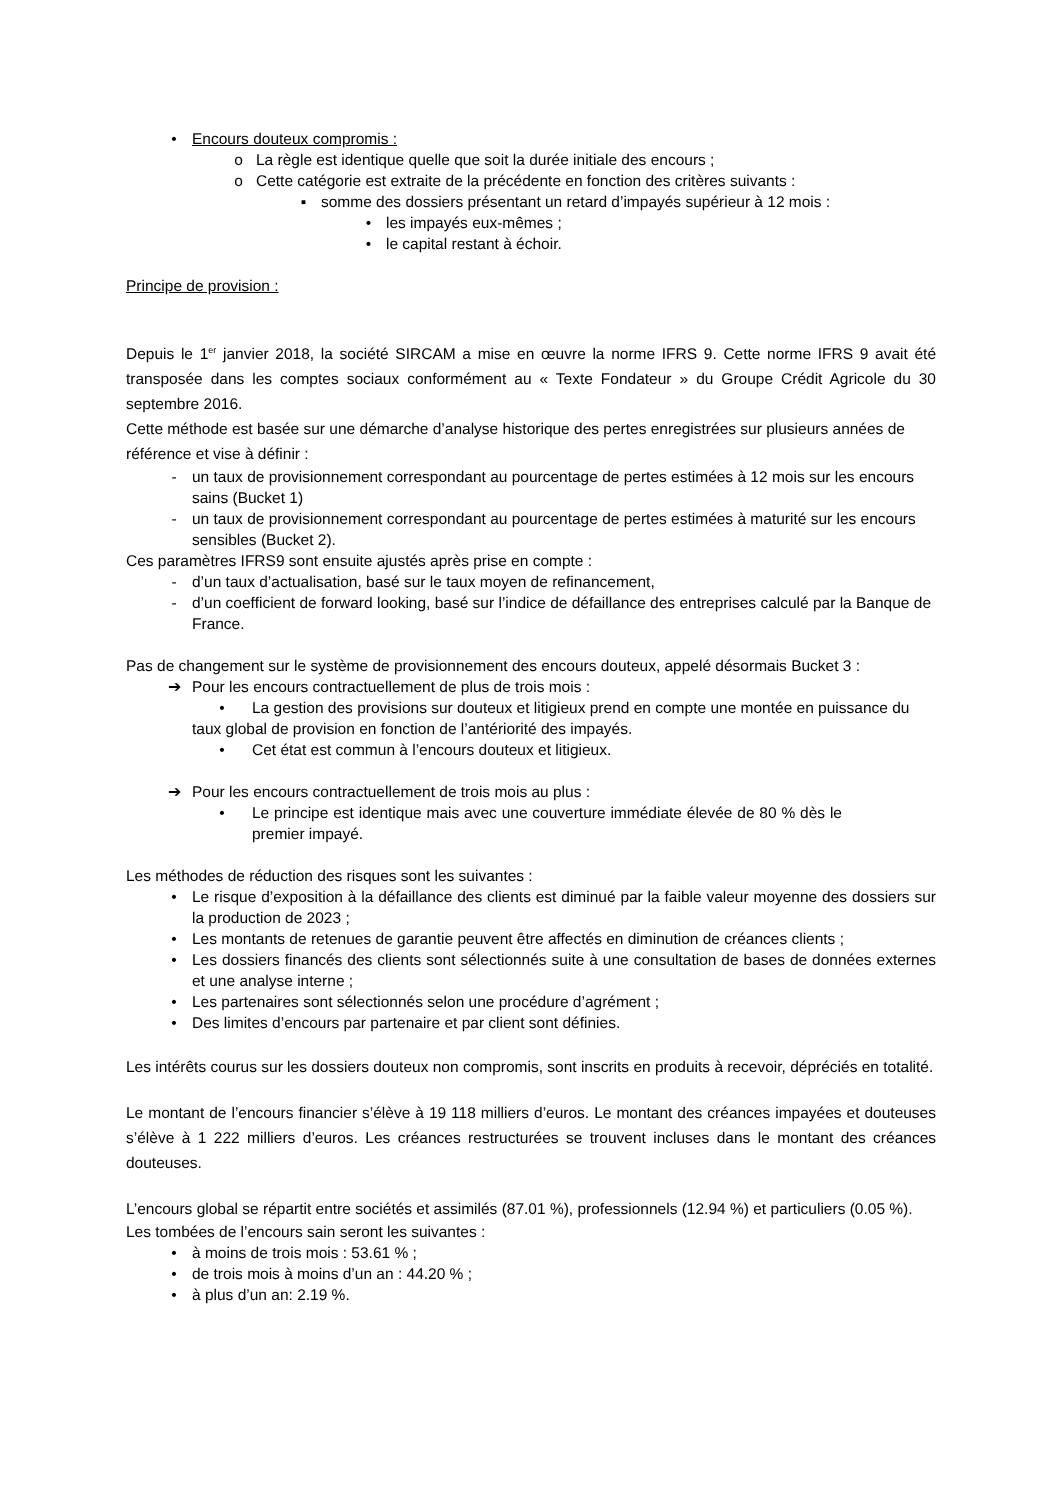• Encours douteux compromis :
o La règle est identique quelle que soit la durée initiale des encours ;
o Cette catégorie est extraite de la précédente en fonction des critères suivants :
▪ somme des dossiers présentant un retard d’impayés supérieur à 12 mois :
• les impayés eux-mêmes ;
• le capital restant à échoir.
Principe de provision :
Depuis le 1<sup>er</sup> janvier 2018, la société SIRCAM a mise en œuvre la norme IFRS 9. Cette norme IFRS 9 avait été transposée dans les comptes sociaux conformément au « Texte Fondateur » du Groupe Crédit Agricole du 30 septembre 2016.
Cette méthode est basée sur une démarche d’analyse historique des pertes enregistrées sur plusieurs années de référence et vise à définir :
- un taux de provisionnement correspondant au pourcentage de pertes estimées à 12 mois sur les encours sains (Bucket 1)
- un taux de provisionnement correspondant au pourcentage de pertes estimées à maturité sur les encours sensibles (Bucket 2).
Ces paramètres IFRS9 sont ensuite ajustés après prise en compte :
- d’un taux d’actualisation, basé sur le taux moyen de refinancement,
- d’un coefficient de forward looking, basé sur l’indice de défaillance des entreprises calculé par la Banque de France.
Pas de changement sur le système de provisionnement des encours douteux, appelé désormais Bucket 3 :
➔ Pour les encours contractuellement de plus de trois mois :
• La gestion des provisions sur douteux et litigieux prend en compte une montée en puissance du taux global de provision en fonction de l’antériorité des impayés.
• Cet état est commun à l’encours douteux et litigieux.
➔ Pour les encours contractuellement de trois mois au plus :
• Le principe est identique mais avec une couverture immédiate élevée de 80 % dès le premier impayé.
Les méthodes de réduction des risques sont les suivantes :
• Le risque d’exposition à la défaillance des clients est diminué par la faible valeur moyenne des dossiers sur la production de 2023 ;
• Les montants de retenues de garantie peuvent être affectés en diminution de créances clients ;
• Les dossiers financés des clients sont sélectionnés suite à une consultation de bases de données externes et une analyse interne ;
• Les partenaires sont sélectionnés selon une procédure d’agrément ;
• Des limites d’encours par partenaire et par client sont définies.
Les intérêts courus sur les dossiers douteux non compromis, sont inscrits en produits à recevoir, dépréciés en totalité.
Le montant de l’encours financier s’élève à 19 118 milliers d’euros. Le montant des créances impayées et douteuses s’élève à 1 222 milliers d’euros. Les créances restructurées se trouvent incluses dans le montant des créances douteuses.
L’encours global se répartit entre sociétés et assimilés (87.01 %), professionnels (12.94 %) et particuliers (0.05 %).
Les tombées de l’encours sain seront les suivantes :
• à moins de trois mois : 53.61 % ;
• de trois mois à moins d’un an : 44.20 % ;
• à plus d’un an: 2.19 %.